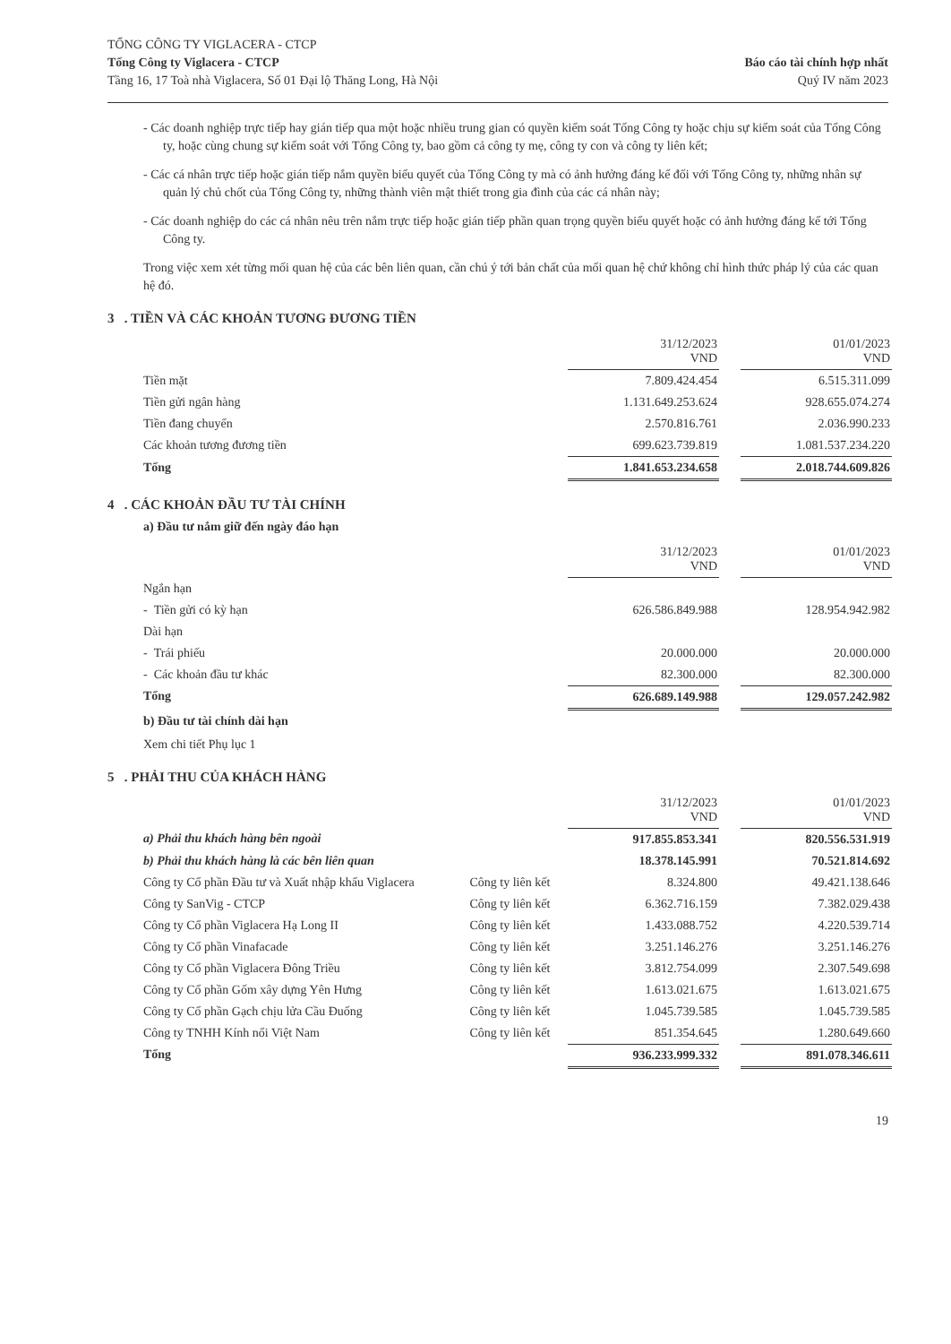TỔNG CÔNG TY VIGLACERA - CTCP
Tổng Công ty Viglacera - CTCP
Tầng 16, 17 Toà nhà Viglacera, Số 01 Đại lộ Thăng Long, Hà Nội
Báo cáo tài chính hợp nhất
Quý IV năm 2023
- Các doanh nghiệp trực tiếp hay gián tiếp qua một hoặc nhiều trung gian có quyền kiểm soát Tổng Công ty hoặc chịu sự kiểm soát của Tổng Công ty, hoặc cùng chung sự kiểm soát với Tổng Công ty, bao gồm cả công ty mẹ, công ty con và công ty liên kết;
- Các cá nhân trực tiếp hoặc gián tiếp nắm quyền biểu quyết của Tổng Công ty mà có ảnh hưởng đáng kể đối với Tổng Công ty, những nhân sự quản lý chủ chốt của Tổng Công ty, những thành viên mật thiết trong gia đình của các cá nhân này;
- Các doanh nghiệp do các cá nhân nêu trên nắm trực tiếp hoặc gián tiếp phần quan trọng quyền biểu quyết hoặc có ảnh hưởng đáng kể tới Tổng Công ty.
Trong việc xem xét từng mối quan hệ của các bên liên quan, cần chú ý tới bản chất của mối quan hệ chứ không chỉ hình thức pháp lý của các quan hệ đó.
3 . TIỀN VÀ CÁC KHOẢN TƯƠNG ĐƯƠNG TIỀN
| | 31/12/2023 VND | | 01/01/2023 VND |
| Tiền mặt | 7.809.424.454 | | 6.515.311.099 |
| Tiền gửi ngân hàng | 1.131.649.253.624 | | 928.655.074.274 |
| Tiền đang chuyển | 2.570.816.761 | | 2.036.990.233 |
| Các khoản tương đương tiền | 699.623.739.819 | | 1.081.537.234.220 |
| Tổng | 1.841.653.234.658 | | 2.018.744.609.826 |
4 . CÁC KHOẢN ĐẦU TƯ TÀI CHÍNH
a) Đầu tư nắm giữ đến ngày đáo hạn
| | 31/12/2023 VND | | 01/01/2023 VND |
| Ngắn hạn | | | |
| - Tiền gửi có kỳ hạn | 626.586.849.988 | | 128.954.942.982 |
| Dài hạn | | | |
| - Trái phiếu | 20.000.000 | | 20.000.000 |
| - Các khoản đầu tư khác | 82.300.000 | | 82.300.000 |
| Tổng | 626.689.149.988 | | 129.057.242.982 |
b) Đầu tư tài chính dài hạn
Xem chi tiết Phụ lục 1
5 . PHẢI THU CỦA KHÁCH HÀNG
| | | 31/12/2023 VND | | 01/01/2023 VND |
| a) Phải thu khách hàng bên ngoài | | 917.855.853.341 | | 820.556.531.919 |
| b) Phải thu khách hàng là các bên liên quan | | 18.378.145.991 | | 70.521.814.692 |
| Công ty Cổ phần Đầu tư và Xuất nhập khẩu Viglacera | Công ty liên kết | 8.324.800 | | 49.421.138.646 |
| Công ty SanVig - CTCP | Công ty liên kết | 6.362.716.159 | | 7.382.029.438 |
| Công ty Cổ phần Viglacera Hạ Long II | Công ty liên kết | 1.433.088.752 | | 4.220.539.714 |
| Công ty Cổ phần Vinafacade | Công ty liên kết | 3.251.146.276 | | 3.251.146.276 |
| Công ty Cổ phần Viglacera Đông Triều | Công ty liên kết | 3.812.754.099 | | 2.307.549.698 |
| Công ty Cổ phần Gốm xây dựng Yên Hưng | Công ty liên kết | 1.613.021.675 | | 1.613.021.675 |
| Công ty Cổ phần Gạch chịu lửa Cầu Đuống | Công ty liên kết | 1.045.739.585 | | 1.045.739.585 |
| Công ty TNHH Kính nổi Việt Nam | Công ty liên kết | 851.354.645 | | 1.280.649.660 |
| Tổng | | 936.233.999.332 | | 891.078.346.611 |
19